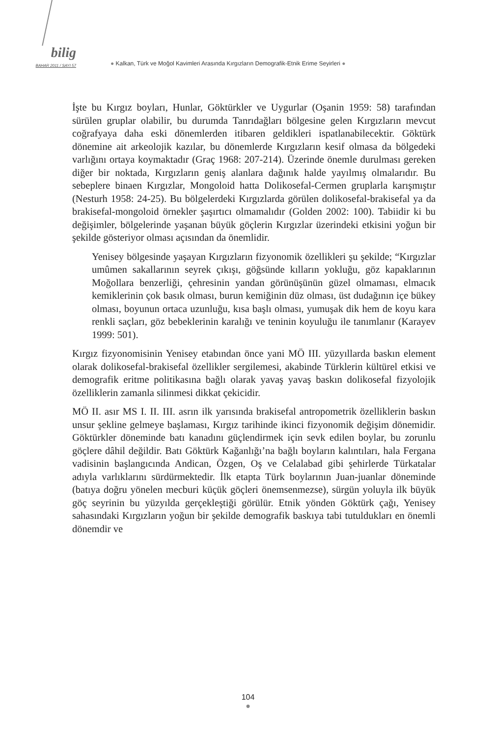bilig
BAHAR 2011 / SAYI 57
● Kalkan, Türk ve Moğol Kavimleri Arasında Kırgızların Demografik-Etnik Erime Seyirleri ●
İşte bu Kırgız boyları, Hunlar, Göktürkler ve Uygurlar (Oşanin 1959: 58) tarafından sürülen gruplar olabilir, bu durumda Tanrıdağları bölgesine gelen Kırgızların mevcut coğrafyaya daha eski dönemlerden itibaren geldikleri ispatlanabilecektir. Göktürk dönemine ait arkeolojik kazılar, bu dönemlerde Kırgızların kesif olmasa da bölgedeki varlığını ortaya koymaktadır (Graç 1968: 207-214). Üzerinde önemle durulması gereken diğer bir noktada, Kırgızların geniş alanlara dağınık halde yayılmış olmalarıdır. Bu sebeplere binaen Kırgızlar, Mongoloid hatta Dolikosefal-Cermen gruplarla karışmıştır (Nesturh 1958: 24-25). Bu bölgelerdeki Kırgızlarda görülen dolikosefal-brakisefal ya da brakisefal-mongoloid örnekler şaşırtıcı olmamalıdır (Golden 2002: 100). Tabiidir ki bu değişimler, bölgelerinde yaşanan büyük göçlerin Kırgızlar üzerindeki etkisini yoğun bir şekilde gösteriyor olması açısından da önemlidir.
Yenisey bölgesinde yaşayan Kırgızların fizyonomik özellikleri şu şekilde; “Kırgızlar umûmen sakallarının seyrek çıkışı, göğsünde kılların yokluğu, göz kapaklarının Moğollara benzerliği, çehresinin yandan görünüşünün güzel olmaması, elmacık kemiklerinin çok basık olması, burun kemiğinin düz olması, üst dudağının içe bükey olması, boyunun ortaca uzunluğu, kısa başlı olması, yumuşak dik hem de koyu kara renkli saçları, göz bebeklerinin karalığı ve teninin koyuluğu ile tanımlanır (Karayev 1999: 501).
Kırgız fizyonomisinin Yenisey etabından önce yani MÖ III. yüzyıllarda baskın element olarak dolikosefal-brakisefal özellikler sergilemesi, akabinde Türklerin kültürel etkisi ve demografik eritme politikasına bağlı olarak yavaş yavaş baskın dolikosefal fizyolojik özelliklerin zamanla silinmesi dikkat çekicidir.
MÖ II. asır MS I. II. III. asrın ilk yarısında brakisefal antropometrik özelliklerin baskın unsur şekline gelmeye başlaması, Kırgız tarihinde ikinci fizyonomik değişim dönemidir. Göktürkler döneminde batı kanadını güçlendirmek için sevk edilen boylar, bu zorunlu göçlere dâhil değildir. Batı Göktürk Kağanlığı’na bağlı boyların kalıntıları, hala Fergana vadisinin başlangıcında Andican, Özgen, Oş ve Celalabad gibi şehirlerde Türkatalar adıyla varlıklarını sürdürmektedir. İlk etapta Türk boylarının Juan-juanlar döneminde (batıya doğru yönelen mecburi küçük göçleri önemsenmezse), sürgün yoluyla ilk büyük göç seyrinin bu yüzyılda gerçekleştiği görülür. Etnik yönden Göktürk çağı, Yenisey sahasındaki Kırgızların yoğun bir şekilde demografik baskıya tabi tutuldukları en önemli dönemdir ve
104
●